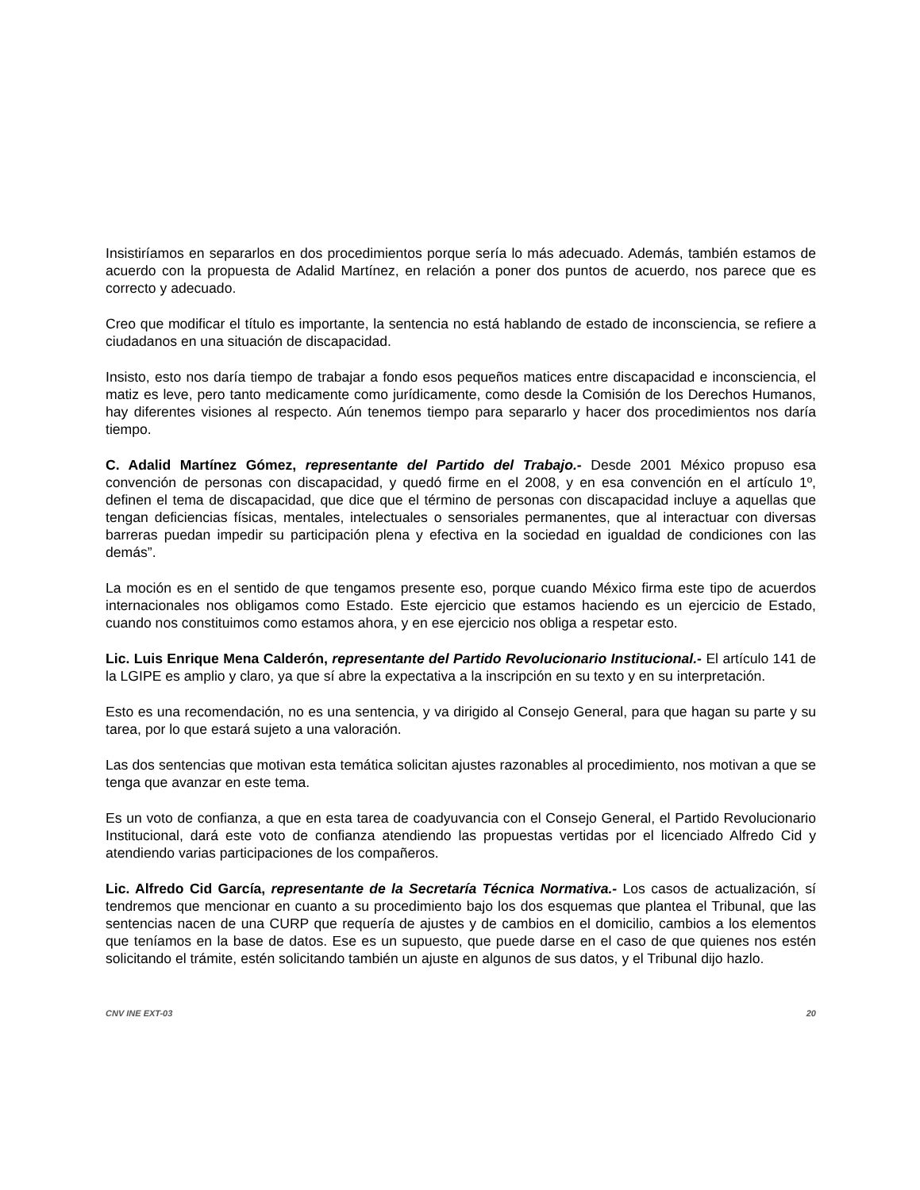Insistiríamos en separarlos en dos procedimientos porque sería lo más adecuado. Además, también estamos de acuerdo con la propuesta de Adalid Martínez, en relación a poner dos puntos de acuerdo, nos parece que es correcto y adecuado.
Creo que modificar el título es importante, la sentencia no está hablando de estado de inconsciencia, se refiere a ciudadanos en una situación de discapacidad.
Insisto, esto nos daría tiempo de trabajar a fondo esos pequeños matices entre discapacidad e inconsciencia, el matiz es leve, pero tanto medicamente como jurídicamente, como desde la Comisión de los Derechos Humanos, hay diferentes visiones al respecto. Aún tenemos tiempo para separarlo y hacer dos procedimientos nos daría tiempo.
C. Adalid Martínez Gómez, representante del Partido del Trabajo.- Desde 2001 México propuso esa convención de personas con discapacidad, y quedó firme en el 2008, y en esa convención en el artículo 1º, definen el tema de discapacidad, que dice que el término de personas con discapacidad incluye a aquellas que tengan deficiencias físicas, mentales, intelectuales o sensoriales permanentes, que al interactuar con diversas barreras puedan impedir su participación plena y efectiva en la sociedad en igualdad de condiciones con las demás”.
La moción es en el sentido de que tengamos presente eso, porque cuando México firma este tipo de acuerdos internacionales nos obligamos como Estado. Este ejercicio que estamos haciendo es un ejercicio de Estado, cuando nos constituimos como estamos ahora, y en ese ejercicio nos obliga a respetar esto.
Lic. Luis Enrique Mena Calderón, representante del Partido Revolucionario Institucional.- El artículo 141 de la LGIPE es amplio y claro, ya que sí abre la expectativa a la inscripción en su texto y en su interpretación.
Esto es una recomendación, no es una sentencia, y va dirigido al Consejo General, para que hagan su parte y su tarea, por lo que estará sujeto a una valoración.
Las dos sentencias que motivan esta temática solicitan ajustes razonables al procedimiento, nos motivan a que se tenga que avanzar en este tema.
Es un voto de confianza, a que en esta tarea de coadyuvancia con el Consejo General, el Partido Revolucionario Institucional, dará este voto de confianza atendiendo las propuestas vertidas por el licenciado Alfredo Cid y atendiendo varias participaciones de los compañeros.
Lic. Alfredo Cid García, representante de la Secretaría Técnica Normativa.- Los casos de actualización, sí tendremos que mencionar en cuanto a su procedimiento bajo los dos esquemas que plantea el Tribunal, que las sentencias nacen de una CURP que requería de ajustes y de cambios en el domicilio, cambios a los elementos que teníamos en la base de datos. Ese es un supuesto, que puede darse en el caso de que quienes nos estén solicitando el trámite, estén solicitando también un ajuste en algunos de sus datos, y el Tribunal dijo hazlo.
CNV INE EXT-03 20